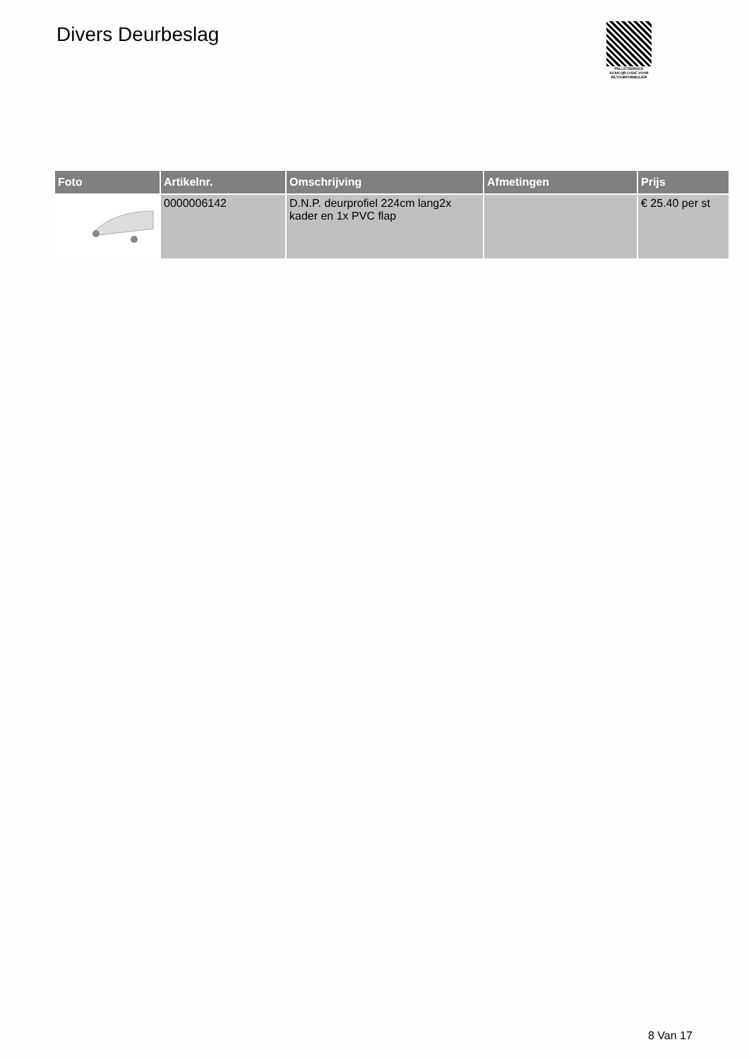Divers Deurbeslag
PALLETSERVICE
SCAN QR-CODE VOOR RETOURFORMULIER
| Foto | Artikelnr. | Omschrijving | Afmetingen | Prijs |
| --- | --- | --- | --- | --- |
| | 0000006142 | D.N.P. deurprofiel 224cm lang2x kader en 1x PVC flap | | € 25.40 per st |
8 Van 17